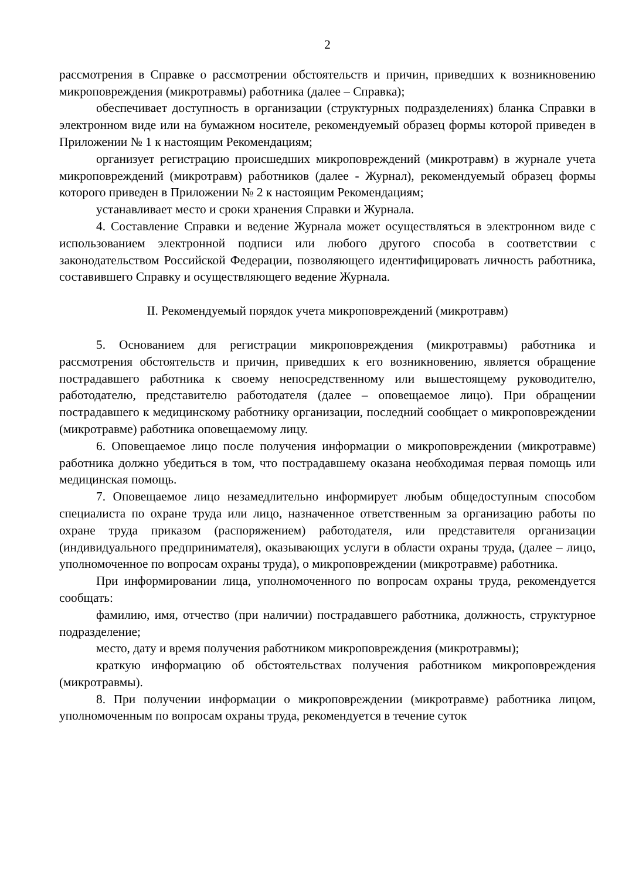2
рассмотрения в Справке о рассмотрении обстоятельств и причин, приведших к возникновению микроповреждения (микротравмы) работника (далее – Справка);
обеспечивает доступность в организации (структурных подразделениях) бланка Справки в электронном виде или на бумажном носителе, рекомендуемый образец формы которой приведен в Приложении № 1 к настоящим Рекомендациям;
организует регистрацию происшедших микроповреждений (микротравм) в журнале учета микроповреждений (микротравм) работников (далее - Журнал), рекомендуемый образец формы которого приведен в Приложении № 2 к настоящим Рекомендациям;
устанавливает место и сроки хранения Справки и Журнала.
4. Составление Справки и ведение Журнала может осуществляться в электронном виде с использованием электронной подписи или любого другого способа в соответствии с законодательством Российской Федерации, позволяющего идентифицировать личность работника, составившего Справку и осуществляющего ведение Журнала.
II. Рекомендуемый порядок учета микроповреждений (микротравм)
5. Основанием для регистрации микроповреждения (микротравмы) работника и рассмотрения обстоятельств и причин, приведших к его возникновению, является обращение пострадавшего работника к своему непосредственному или вышестоящему руководителю, работодателю, представителю работодателя (далее – оповещаемое лицо). При обращении пострадавшего к медицинскому работнику организации, последний сообщает о микроповреждении (микротравме) работника оповещаемому лицу.
6. Оповещаемое лицо после получения информации о микроповреждении (микротравме) работника должно убедиться в том, что пострадавшему оказана необходимая первая помощь или медицинская помощь.
7. Оповещаемое лицо незамедлительно информирует любым общедоступным способом специалиста по охране труда или лицо, назначенное ответственным за организацию работы по охране труда приказом (распоряжением) работодателя, или представителя организации (индивидуального предпринимателя), оказывающих услуги в области охраны труда, (далее – лицо, уполномоченное по вопросам охраны труда), о микроповреждении (микротравме) работника.
При информировании лица, уполномоченного по вопросам охраны труда, рекомендуется сообщать:
фамилию, имя, отчество (при наличии) пострадавшего работника, должность, структурное подразделение;
место, дату и время получения работником микроповреждения (микротравмы);
краткую информацию об обстоятельствах получения работником микроповреждения (микротравмы).
8. При получении информации о микроповреждении (микротравме) работника лицом, уполномоченным по вопросам охраны труда, рекомендуется в течение суток